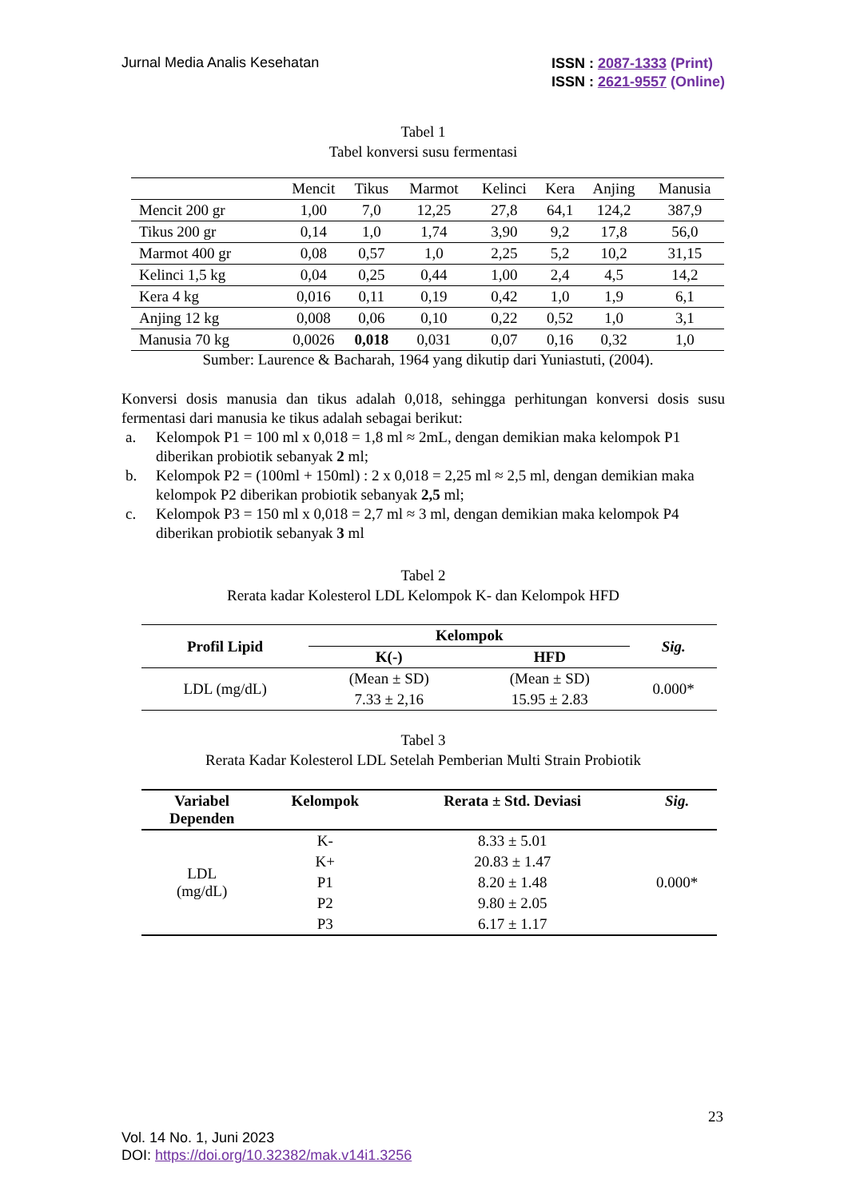Jurnal Media Analis Kesehatan
ISSN : 2087-1333 (Print)
ISSN : 2621-9557 (Online)
Tabel 1
Tabel konversi susu fermentasi
| | Mencit | Tikus | Marmot | Kelinci | Kera | Anjing | Manusia |
| Mencit 200 gr | 1,00 | 7,0 | 12,25 | 27,8 | 64,1 | 124,2 | 387,9 |
| Tikus 200 gr | 0,14 | 1,0 | 1,74 | 3,90 | 9,2 | 17,8 | 56,0 |
| Marmot 400 gr | 0,08 | 0,57 | 1,0 | 2,25 | 5,2 | 10,2 | 31,15 |
| Kelinci 1,5 kg | 0,04 | 0,25 | 0,44 | 1,00 | 2,4 | 4,5 | 14,2 |
| Kera 4 kg | 0,016 | 0,11 | 0,19 | 0,42 | 1,0 | 1,9 | 6,1 |
| Anjing 12 kg | 0,008 | 0,06 | 0,10 | 0,22 | 0,52 | 1,0 | 3,1 |
| Manusia 70 kg | 0,0026 | 0,018 | 0,031 | 0,07 | 0,16 | 0,32 | 1,0 |
Sumber: Laurence & Bacharah, 1964 yang dikutip dari Yuniastuti, (2004).
Konversi dosis manusia dan tikus adalah 0,018, sehingga perhitungan konversi dosis susu fermentasi dari manusia ke tikus adalah sebagai berikut:
a. Kelompok P1 = 100 ml x 0,018 = 1,8 ml ≈ 2mL, dengan demikian maka kelompok P1 diberikan probiotik sebanyak 2 ml;
b. Kelompok P2 = (100ml + 150ml) : 2 x 0,018 = 2,25 ml ≈ 2,5 ml, dengan demikian maka kelompok P2 diberikan probiotik sebanyak 2,5 ml;
c. Kelompok P3 = 150 ml x 0,018 = 2,7 ml ≈ 3 ml, dengan demikian maka kelompok P4 diberikan probiotik sebanyak 3 ml
Tabel 2
Rerata kadar Kolesterol LDL Kelompok K- dan Kelompok HFD
| Profil Lipid | Kelompok | | Sig. |
| --- | --- | --- | --- |
| | K(-) | HFD | |
| LDL (mg/dL) | (Mean ± SD) | (Mean ± SD) | 0.000* |
| | 7.33 ± 2,16 | 15.95 ± 2.83 | |
Tabel 3
Rerata Kadar Kolesterol LDL Setelah Pemberian Multi Strain Probiotik
| Variabel Dependen | Kelompok | Rerata ± Std. Deviasi | Sig. |
| --- | --- | --- | --- |
| LDL (mg/dL) | K- | 8.33 ± 5.01 | 0.000* |
| | K+ | 20.83 ± 1.47 | |
| | P1 | 8.20 ± 1.48 | |
| | P2 | 9.80 ± 2.05 | |
| | P3 | 6.17 ± 1.17 | |
23
Vol. 14 No. 1, Juni 2023
DOI: https://doi.org/10.32382/mak.v14i1.3256